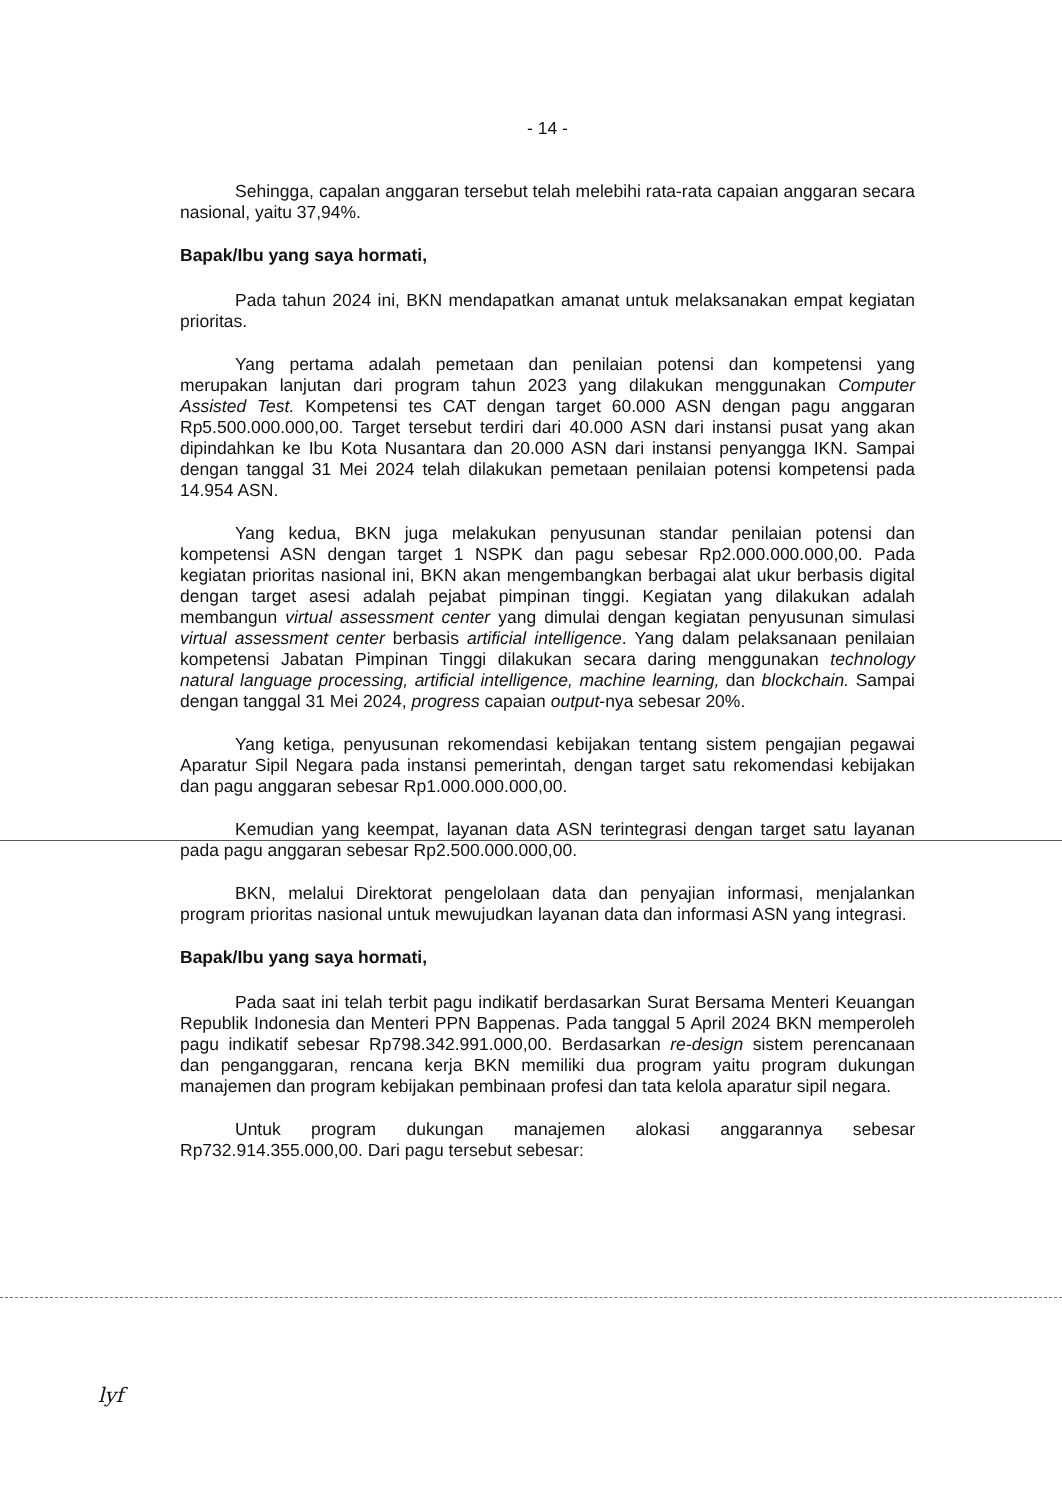- 14 -
Sehingga, capalan anggaran tersebut telah melebihi rata-rata capaian anggaran secara nasional, yaitu 37,94%.
Bapak/Ibu yang saya hormati,
Pada tahun 2024 ini, BKN mendapatkan amanat untuk melaksanakan empat kegiatan prioritas.
Yang pertama adalah pemetaan dan penilaian potensi dan kompetensi yang merupakan lanjutan dari program tahun 2023 yang dilakukan menggunakan Computer Assisted Test. Kompetensi tes CAT dengan target 60.000 ASN dengan pagu anggaran Rp5.500.000.000,00. Target tersebut terdiri dari 40.000 ASN dari instansi pusat yang akan dipindahkan ke Ibu Kota Nusantara dan 20.000 ASN dari instansi penyangga IKN. Sampai dengan tanggal 31 Mei 2024 telah dilakukan pemetaan penilaian potensi kompetensi pada 14.954 ASN.
Yang kedua, BKN juga melakukan penyusunan standar penilaian potensi dan kompetensi ASN dengan target 1 NSPK dan pagu sebesar Rp2.000.000.000,00. Pada kegiatan prioritas nasional ini, BKN akan mengembangkan berbagai alat ukur berbasis digital dengan target asesi adalah pejabat pimpinan tinggi. Kegiatan yang dilakukan adalah membangun virtual assessment center yang dimulai dengan kegiatan penyusunan simulasi virtual assessment center berbasis artificial intelligence. Yang dalam pelaksanaan penilaian kompetensi Jabatan Pimpinan Tinggi dilakukan secara daring menggunakan technology natural language processing, artificial intelligence, machine learning, dan blockchain. Sampai dengan tanggal 31 Mei 2024, progress capaian output-nya sebesar 20%.
Yang ketiga, penyusunan rekomendasi kebijakan tentang sistem pengajian pegawai Aparatur Sipil Negara pada instansi pemerintah, dengan target satu rekomendasi kebijakan dan pagu anggaran sebesar Rp1.000.000.000,00.
Kemudian yang keempat, layanan data ASN terintegrasi dengan target satu layanan pada pagu anggaran sebesar Rp2.500.000.000,00.
BKN, melalui Direktorat pengelolaan data dan penyajian informasi, menjalankan program prioritas nasional untuk mewujudkan layanan data dan informasi ASN yang integrasi.
Bapak/Ibu yang saya hormati,
Pada saat ini telah terbit pagu indikatif berdasarkan Surat Bersama Menteri Keuangan Republik Indonesia dan Menteri PPN Bappenas. Pada tanggal 5 April 2024 BKN memperoleh pagu indikatif sebesar Rp798.342.991.000,00. Berdasarkan re-design sistem perencanaan dan penganggaran, rencana kerja BKN memiliki dua program yaitu program dukungan manajemen dan program kebijakan pembinaan profesi dan tata kelola aparatur sipil negara.
Untuk program dukungan manajemen alokasi anggarannya sebesar Rp732.914.355.000,00. Dari pagu tersebut sebesar:
lyf